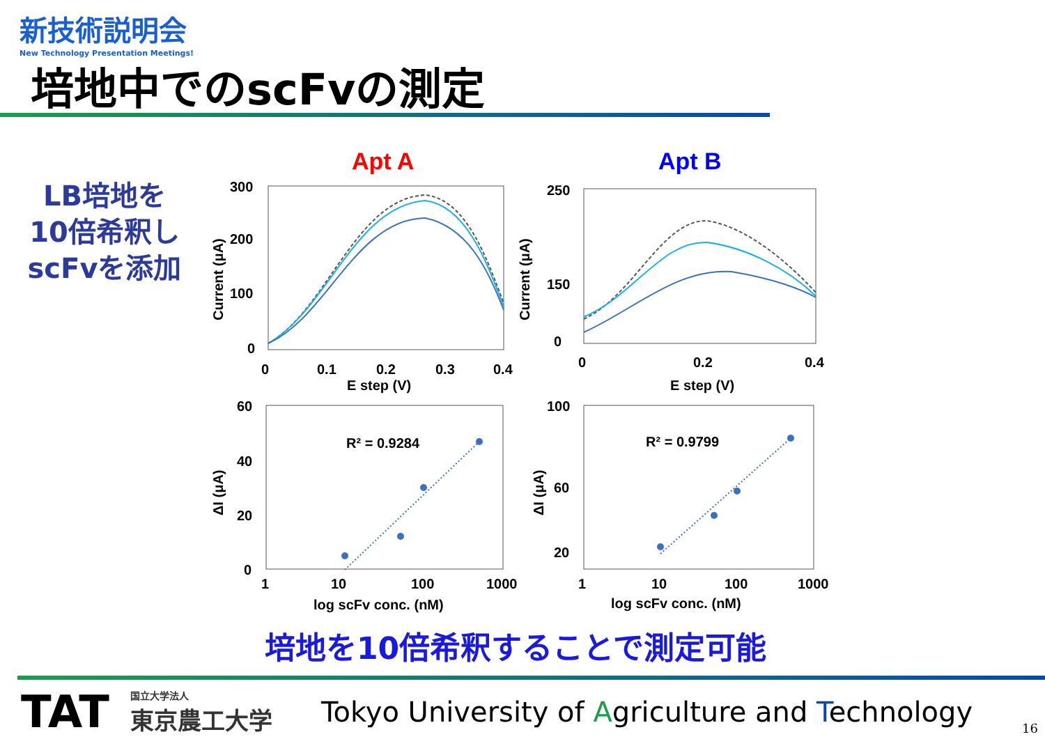新技術説明会
New Technology Presentation Meetings!
培地中でのscFvの測定
LB培地を
10倍希釈し
scFvを添加
Apt A
Apt B
300
200
100
0
0
0.1
0.2
0.3
0.4
E step (V)
Current (μA)
250
150
0
0
0.2
0.4
E step (V)
Current (μA)
60
40
20
0
1
10
100
1000
log scFv conc. (nM)
R² = 0.9284
ΔI (μA)
100
60
20
1
10
100
1000
log scFv conc. (nM)
R² = 0.9799
ΔI (μA)
培地を10倍希釈することで測定可能
TAT 国立大学法人
東京農工大学 Tokyo University of Agriculture and Technology
16